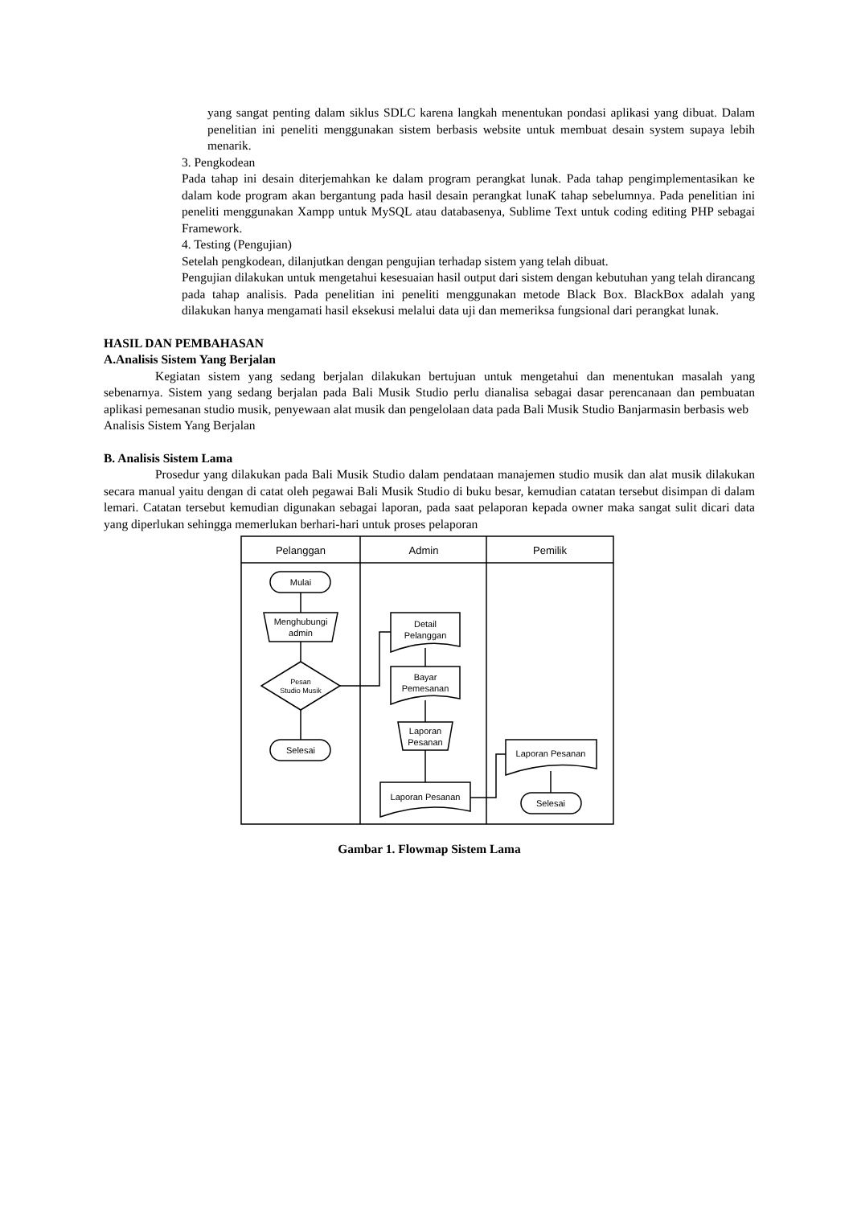yang sangat penting dalam siklus SDLC karena langkah menentukan pondasi aplikasi yang dibuat. Dalam penelitian ini peneliti menggunakan sistem berbasis website untuk membuat desain system supaya lebih menarik.
3. Pengkodean
Pada tahap ini desain diterjemahkan ke dalam program perangkat lunak. Pada tahap pengimplementasikan ke dalam kode program akan bergantung pada hasil desain perangkat lunaK tahap sebelumnya. Pada penelitian ini peneliti menggunakan Xampp untuk MySQL atau databasenya, Sublime Text untuk coding editing PHP sebagai Framework.
4. Testing (Pengujian)
Setelah pengkodean, dilanjutkan dengan pengujian terhadap sistem yang telah dibuat.
Pengujian dilakukan untuk mengetahui kesesuaian hasil output dari sistem dengan kebutuhan yang telah dirancang pada tahap analisis. Pada penelitian ini peneliti menggunakan metode Black Box. BlackBox adalah yang dilakukan hanya mengamati hasil eksekusi melalui data uji dan memeriksa fungsional dari perangkat lunak.
HASIL DAN PEMBAHASAN
A.Analisis Sistem Yang Berjalan
Kegiatan sistem yang sedang berjalan dilakukan bertujuan untuk mengetahui dan menentukan masalah yang sebenarnya. Sistem yang sedang berjalan pada Bali Musik Studio perlu dianalisa sebagai dasar perencanaan dan pembuatan aplikasi pemesanan studio musik, penyewaan alat musik dan pengelolaan data pada Bali Musik Studio Banjarmasin berbasis web
Analisis Sistem Yang Berjalan
B. Analisis Sistem Lama
Prosedur yang dilakukan pada Bali Musik Studio dalam pendataan manajemen studio musik dan alat musik dilakukan secara manual yaitu dengan di catat oleh pegawai Bali Musik Studio di buku besar, kemudian catatan tersebut disimpan di dalam lemari. Catatan tersebut kemudian digunakan sebagai laporan, pada saat pelaporan kepada owner maka sangat sulit dicari data yang diperlukan sehingga memerlukan berhari-hari untuk proses pelaporan
Pelanggan
Admin
Pemilik
Mulai
Menghubungi
admin
Pesan
Studio Musik
Selesai
Detail
Pelanggan
Bayar
Pemesanan
Laporan
Pesanan
Laporan Pesanan
Laporan Pesanan
Selesai
Gambar 1. Flowmap Sistem Lama